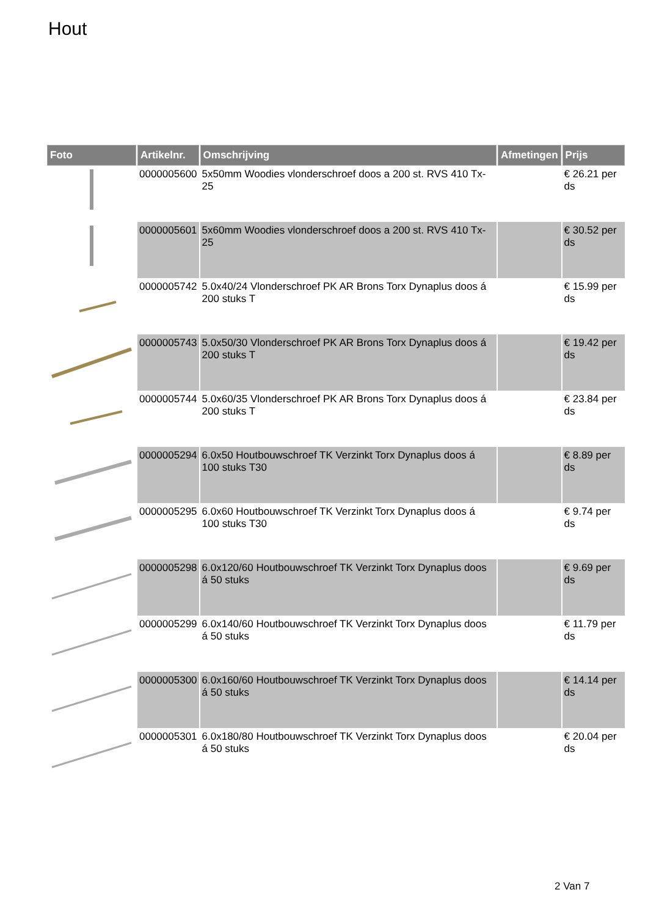Hout
| Foto | Artikelnr. | Omschrijving | Afmetingen | Prijs |
| --- | --- | --- | --- | --- |
| | 0000005600 | 5x50mm Woodies vlonderschroef doos a 200 st. RVS 410 Tx-25 | | € 26.21 per ds |
| | 0000005601 | 5x60mm Woodies vlonderschroef doos a 200 st. RVS 410 Tx-25 | | € 30.52 per ds |
| | 0000005742 | 5.0x40/24 Vlonderschroef PK AR Brons Torx Dynaplus doos á 200 stuks T | | € 15.99 per ds |
| | 0000005743 | 5.0x50/30 Vlonderschroef PK AR Brons Torx Dynaplus doos á 200 stuks T | | € 19.42 per ds |
| | 0000005744 | 5.0x60/35 Vlonderschroef PK AR Brons Torx Dynaplus doos á 200 stuks T | | € 23.84 per ds |
| | 0000005294 | 6.0x50 Houtbouwschroef TK Verzinkt Torx Dynaplus doos á 100 stuks T30 | | € 8.89 per ds |
| | 0000005295 | 6.0x60 Houtbouwschroef TK Verzinkt Torx Dynaplus doos á 100 stuks T30 | | € 9.74 per ds |
| | 0000005298 | 6.0x120/60 Houtbouwschroef TK Verzinkt Torx Dynaplus doos á 50 stuks | | € 9.69 per ds |
| | 0000005299 | 6.0x140/60 Houtbouwschroef TK Verzinkt Torx Dynaplus doos á 50 stuks | | € 11.79 per ds |
| | 0000005300 | 6.0x160/60 Houtbouwschroef TK Verzinkt Torx Dynaplus doos á 50 stuks | | € 14.14 per ds |
| | 0000005301 | 6.0x180/80 Houtbouwschroef TK Verzinkt Torx Dynaplus doos á 50 stuks | | € 20.04 per ds |
2 Van 7